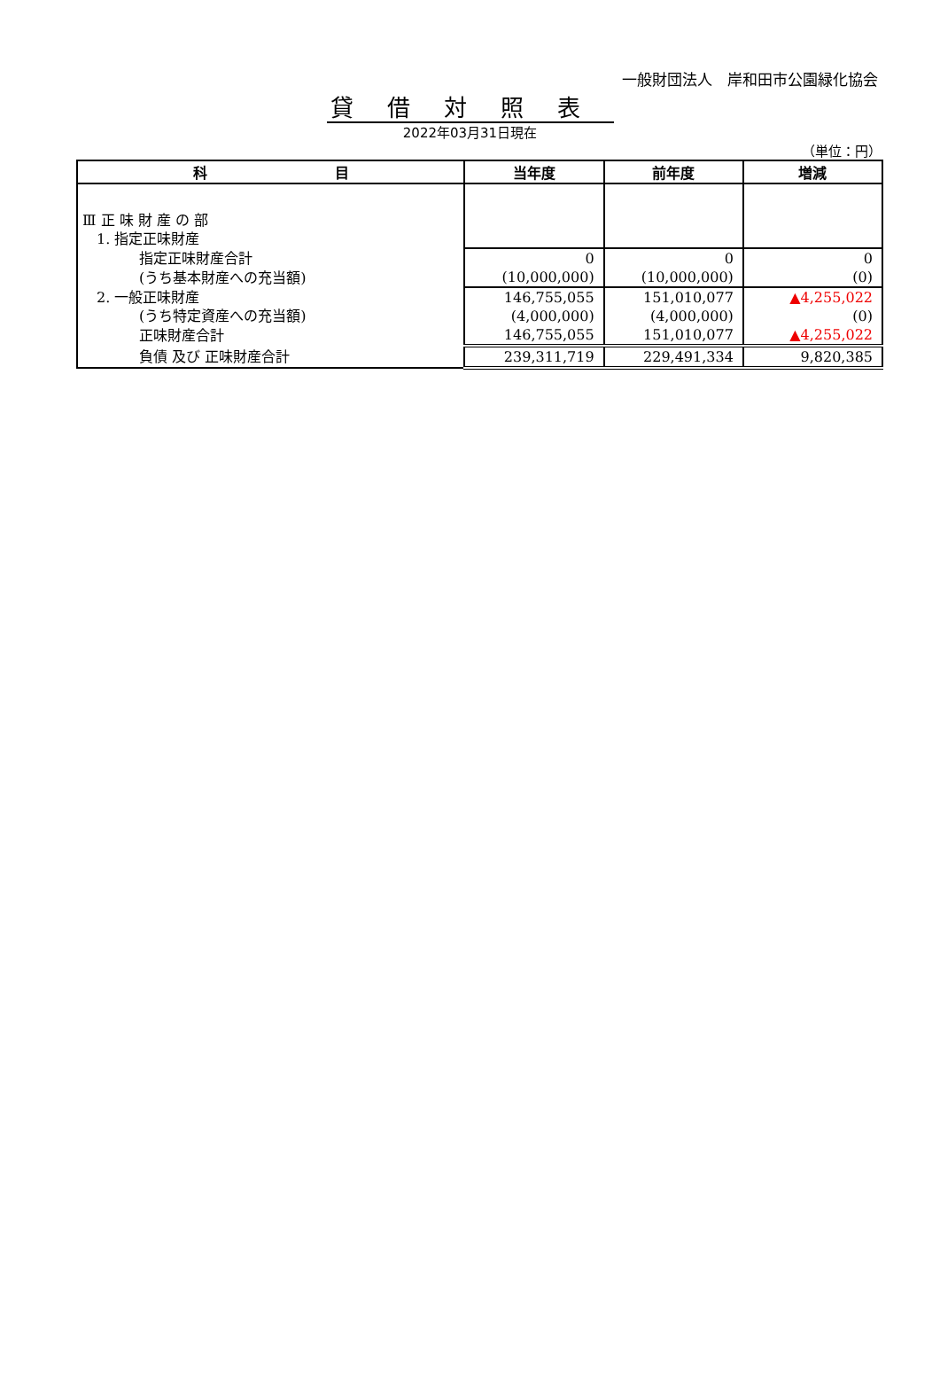一般財団法人　岸和田市公園緑化協会
貸借対照表
2022年03月31日現在
（単位：円）
| 科 目 | 当年度 | 前年度 | 増減 |
| --- | --- | --- | --- |
| Ⅲ 正 味 財 産 の 部 | | | |
| 1. 指定正味財産 | | | |
| 指定正味財産合計 | 0 | 0 | 0 |
| (うち基本財産への充当額) | (10,000,000) | (10,000,000) | (0) |
| 2. 一般正味財産 | 146,755,055 | 151,010,077 | ▲4,255,022 |
| (うち特定資産への充当額) | (4,000,000) | (4,000,000) | (0) |
| 正味財産合計 | 146,755,055 | 151,010,077 | ▲4,255,022 |
| 負債 及び 正味財産合計 | 239,311,719 | 229,491,334 | 9,820,385 |